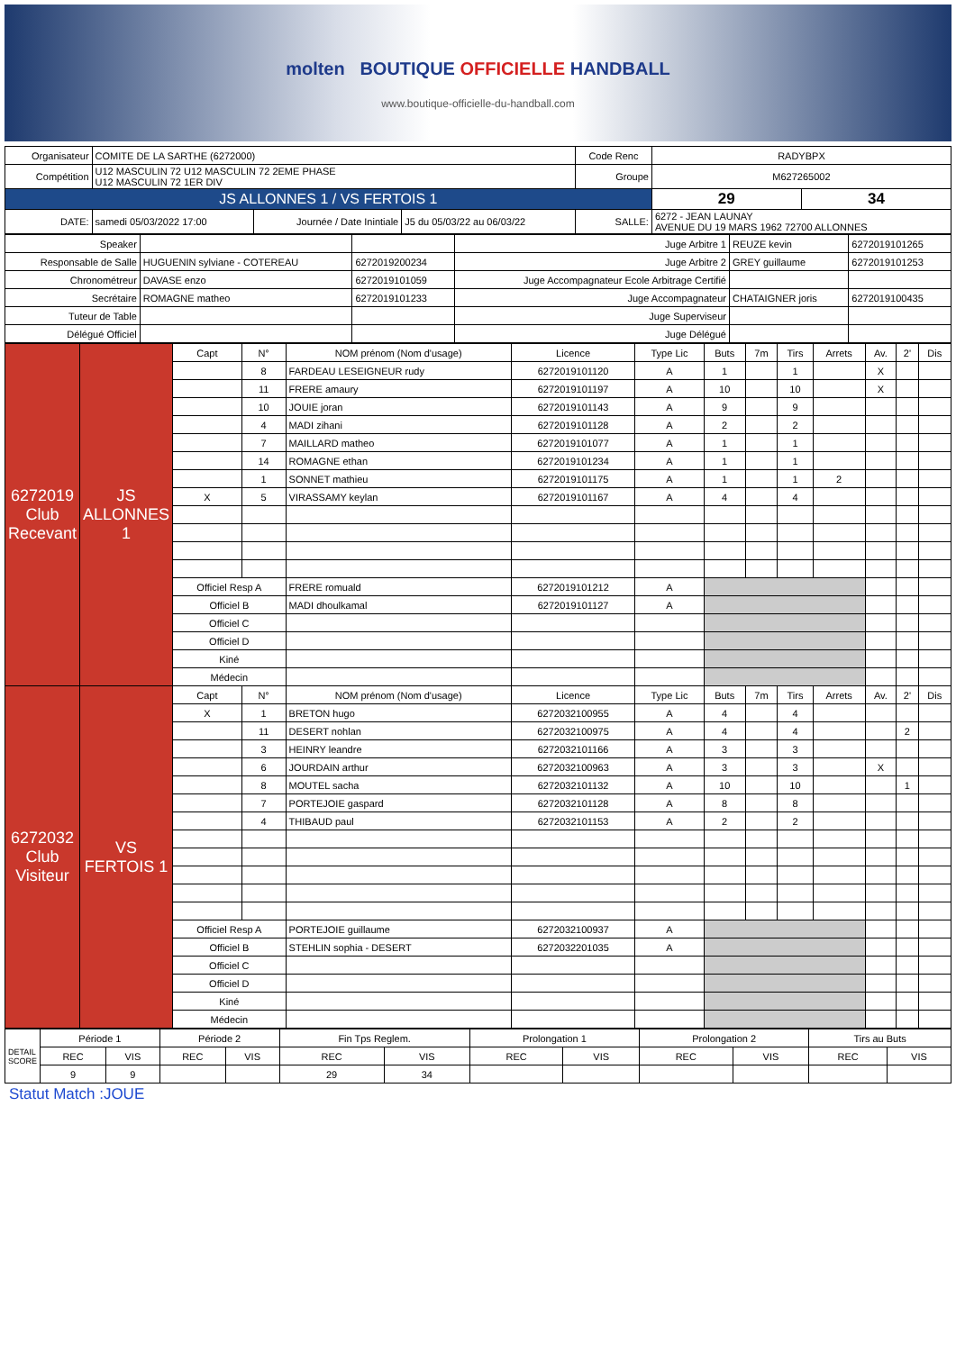molten BOUTIQUE OFFICIELLE HANDBALL
www.boutique-officielle-du-handball.com
| Organisateur | COMITE DE LA SARTHE (6272000) | | | Code Renc | RADYBPX | |
| Compétition | U12 MASCULIN 72 U12 MASCULIN 72 2EME PHASE U12 MASCULIN 72 1ER DIV | | | Groupe | M627265002 | |
| JS ALLONNES 1 / VS FERTOIS 1 | | | | | 29 | 34 |
| DATE: | samedi 05/03/2022 17:00 | Journée / Date Inintiale | J5 du 05/03/22 au 06/03/22 | SALLE: | 6272 - JEAN LAUNAY AVENUE DU 19 MARS 1962 72700 ALLONNES | |
| Speaker | | | Juge Arbitre 1 | REUZE kevin | 6272019101265 |
| Responsable de Salle | HUGUENIN sylviane - COTEREAU | 6272019200234 | Juge Arbitre 2 | GREY guillaume | 6272019101253 |
| Chronométreur | DAVASE enzo | 6272019101059 | Juge Accompagnateur Ecole Arbitrage Certifié | | |
| Secrétaire | ROMAGNE matheo | 6272019101233 | Juge Accompagnateur | CHATAIGNER joris | 6272019100435 |
| Tuteur de Table | | | Juge Superviseur | | |
| Délégué Officiel | | | Juge Délégué | | |
| 6272019 Club Recevant | JS ALLONNES 1 | Capt | N° | NOM prénom (Nom d'usage) | Licence | Type Lic | Buts | 7m | Tirs | Arrets | Av. | 2' | Dis |
| | | | 8 | FARDEAU LESEIGNEUR rudy | 6272019101120 | A | 1 | | 1 | | X | | |
| | | | 11 | FRERE amaury | 6272019101197 | A | 10 | | 10 | | X | | |
| | | | 10 | JOUIE joran | 6272019101143 | A | 9 | | 9 | | | | |
| | | | 4 | MADI zihani | 6272019101128 | A | 2 | | 2 | | | | |
| | | | 7 | MAILLARD matheo | 6272019101077 | A | 1 | | 1 | | | | |
| | | | 14 | ROMAGNE ethan | 6272019101234 | A | 1 | | 1 | | | | |
| | | | 1 | SONNET mathieu | 6272019101175 | A | 1 | | 1 | 2 | | | |
| | | X | 5 | VIRASSAMY keylan | 6272019101167 | A | 4 | | 4 | | | | |
| | | Officiel Resp A | | FRERE romuald | 6272019101212 | A | | | | | | | |
| | | Officiel B | | MADI dhoulkamal | 6272019101127 | A | | | | | | | |
| | | Officiel C | | | | | | | | | | | |
| | | Officiel D | | | | | | | | | | | |
| | | Kiné | | | | | | | | | | | |
| | | Médecin | | | | | | | | | | | |
| 6272032 Club Visiteur | VS FERTOIS 1 | Capt | N° | NOM prénom (Nom d'usage) | Licence | Type Lic | Buts | 7m | Tirs | Arrets | Av. | 2' | Dis |
| | | X | 1 | BRETON hugo | 6272032100955 | A | 4 | | 4 | | | | |
| | | | 11 | DESERT nohlan | 6272032100975 | A | 4 | | 4 | | | 2 | |
| | | | 3 | HEINRY leandre | 6272032101166 | A | 3 | | 3 | | | | |
| | | | 6 | JOURDAIN arthur | 6272032100963 | A | 3 | | 3 | | X | | |
| | | | 8 | MOUTEL sacha | 6272032101132 | A | 10 | | 10 | | | 1 | |
| | | | 7 | PORTEJOIE gaspard | 6272032101128 | A | 8 | | 8 | | | | |
| | | | 4 | THIBAUD paul | 6272032101153 | A | 2 | | 2 | | | | |
| | | Officiel Resp A | | PORTEJOIE guillaume | 6272032100937 | A | | | | | | | |
| | | Officiel B | | STEHLIN sophia - DESERT | 6272032201035 | A | | | | | | | |
| | | Officiel C | | | | | | | | | | | |
| | | Officiel D | | | | | | | | | | | |
| | | Kiné | | | | | | | | | | | |
| | | Médecin | | | | | | | | | | | |
| DETAIL SCORE | Période 1 | | Période 2 | | Fin Tps Reglem. | | Prolongation 1 | | Prolongation 2 | | Tirs au Buts | |
| | REC | VIS | REC | VIS | REC | VIS | REC | VIS | REC | VIS | REC | VIS |
| | 9 | 9 | | | 29 | 34 | | | | | | |
Statut Match :JOUE